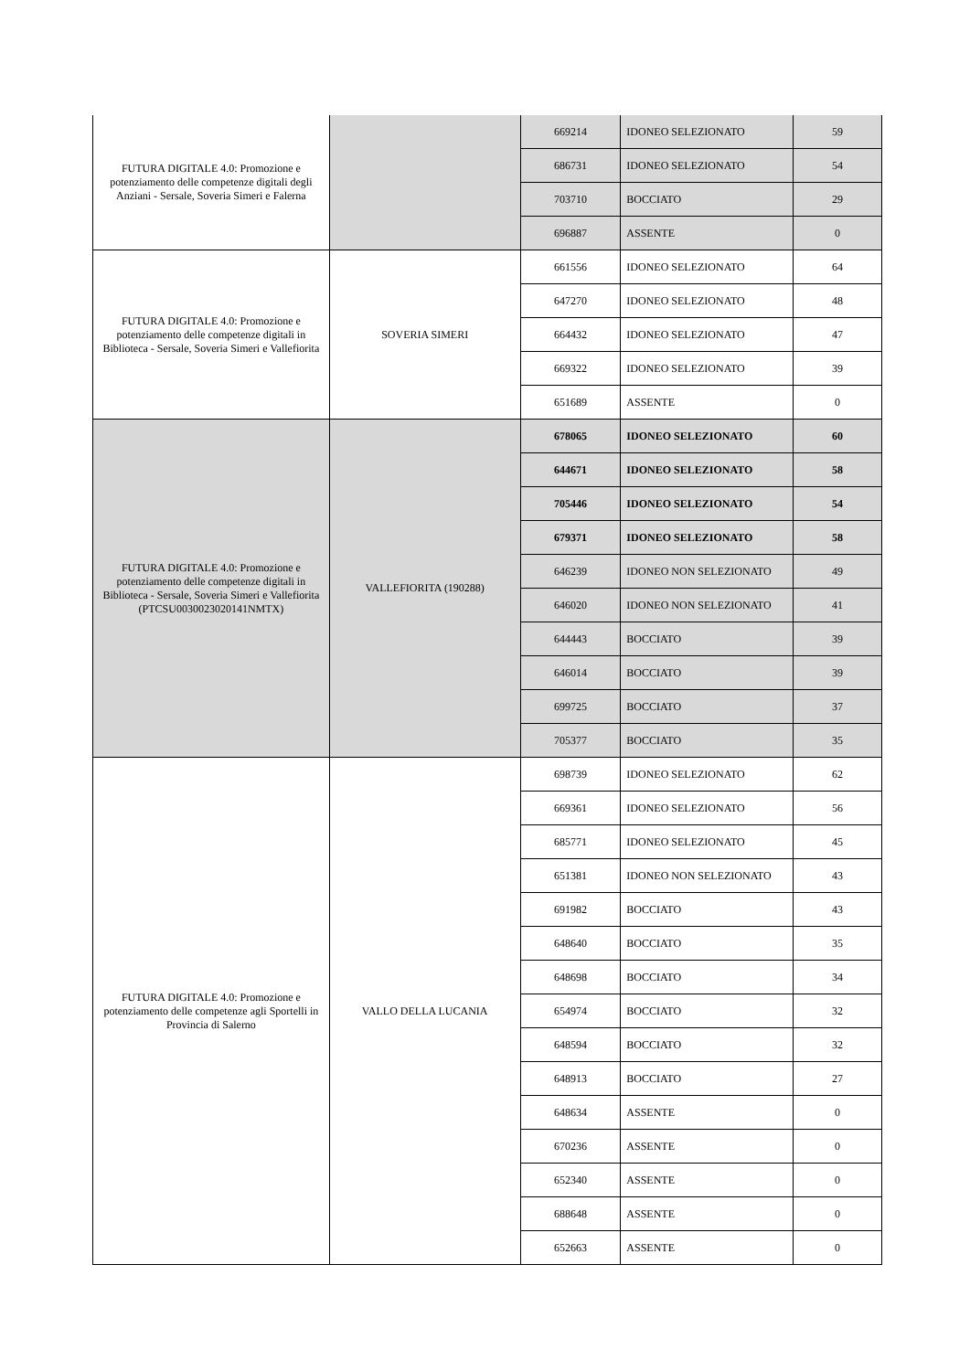| FUTURA DIGITALE 4.0: Promozione e potenziamento delle competenze digitali degli Anziani - Sersale, Soveria Simeri e Falerna | | 669214 | IDONEO SELEZIONATO | 59 |
| | | 686731 | IDONEO SELEZIONATO | 54 |
| | | 703710 | BOCCIATO | 29 |
| | | 696887 | ASSENTE | 0 |
| FUTURA DIGITALE 4.0: Promozione e potenziamento delle competenze digitali in Biblioteca - Sersale, Soveria Simeri e Vallefiorita | SOVERIA SIMERI | 661556 | IDONEO SELEZIONATO | 64 |
| | | 647270 | IDONEO SELEZIONATO | 48 |
| | | 664432 | IDONEO SELEZIONATO | 47 |
| | | 669322 | IDONEO SELEZIONATO | 39 |
| | | 651689 | ASSENTE | 0 |
| FUTURA DIGITALE 4.0: Promozione e potenziamento delle competenze digitali in Biblioteca - Sersale, Soveria Simeri e Vallefiorita (PTCSU0030023020141NMTX) | VALLEFIORITA (190288) | 678065 | IDONEO SELEZIONATO | 60 |
| | | 644671 | IDONEO SELEZIONATO | 58 |
| | | 705446 | IDONEO SELEZIONATO | 54 |
| | | 679371 | IDONEO SELEZIONATO | 58 |
| | | 646239 | IDONEO NON SELEZIONATO | 49 |
| | | 646020 | IDONEO NON SELEZIONATO | 41 |
| | | 644443 | BOCCIATO | 39 |
| | | 646014 | BOCCIATO | 39 |
| | | 699725 | BOCCIATO | 37 |
| | | 705377 | BOCCIATO | 35 |
| FUTURA DIGITALE 4.0: Promozione e potenziamento delle competenze agli Sportelli in Provincia di Salerno | VALLO DELLA LUCANIA | 698739 | IDONEO SELEZIONATO | 62 |
| | | 669361 | IDONEO SELEZIONATO | 56 |
| | | 685771 | IDONEO SELEZIONATO | 45 |
| | | 651381 | IDONEO NON SELEZIONATO | 43 |
| | | 691982 | BOCCIATO | 43 |
| | | 648640 | BOCCIATO | 35 |
| | | 648698 | BOCCIATO | 34 |
| | | 654974 | BOCCIATO | 32 |
| | | 648594 | BOCCIATO | 32 |
| | | 648913 | BOCCIATO | 27 |
| | | 648634 | ASSENTE | 0 |
| | | 670236 | ASSENTE | 0 |
| | | 652340 | ASSENTE | 0 |
| | | 688648 | ASSENTE | 0 |
| | | 652663 | ASSENTE | 0 |